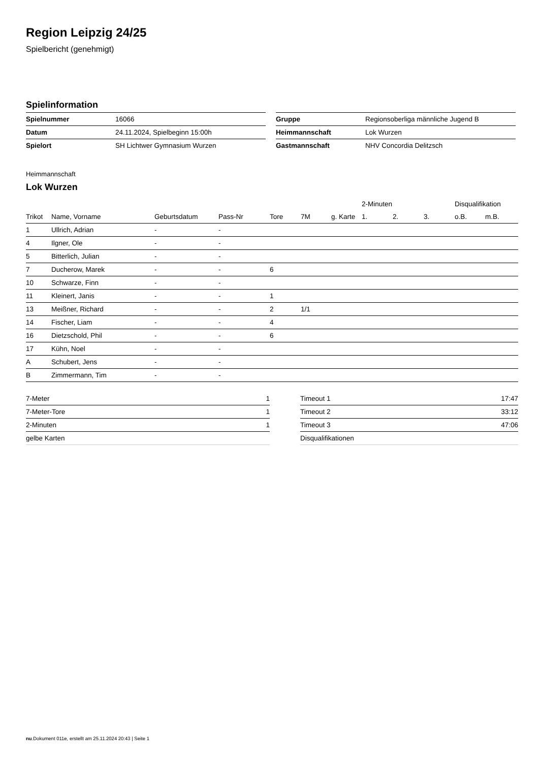Region Leipzig 24/25
Spielbericht (genehmigt)
Spielinformation
| Spielnummer | 16066 |
| Datum | 24.11.2024, Spielbeginn 15:00h |
| Spielort | SH Lichtwer Gymnasium Wurzen |
| Gruppe | Regionsoberliga männliche Jugend B |
| Heimmannschaft | Lok Wurzen |
| Gastmannschaft | NHV Concordia Delitzsch |
Heimmannschaft
Lok Wurzen
| | | | | | | | 2-Minuten | | | Disqualifikation | |
| Trikot | Name, Vorname | Geburtsdatum | Pass-Nr | Tore | 7M | g. Karte | 1. | 2. | 3. | o.B. | m.B. |
| 1 | Ullrich, Adrian | - | - | | | | | | | | |
| 4 | Ilgner, Ole | - | - | | | | | | | | |
| 5 | Bitterlich, Julian | - | - | | | | | | | | |
| 7 | Ducherow, Marek | - | - | 6 | | | | | | | |
| 10 | Schwarze, Finn | - | - | | | | | | | | |
| 11 | Kleinert, Janis | - | - | 1 | | | | | | | |
| 13 | Meißner, Richard | - | - | 2 | 1/1 | | | | | | |
| 14 | Fischer, Liam | - | - | 4 | | | | | | | |
| 16 | Dietzschold, Phil | - | - | 6 | | | | | | | |
| 17 | Kühn, Noel | - | - | | | | | | | | |
| A | Schubert, Jens | - | - | | | | | | | | |
| B | Zimmermann, Tim | - | - | | | | | | | | |
| 7-Meter | 1 |
| 7-Meter-Tore | 1 |
| 2-Minuten | 1 |
| gelbe Karten | |
| Timeout 1 | 17:47 |
| Timeout 2 | 33:12 |
| Timeout 3 | 47:06 |
| Disqualifikationen | |
nu.Dokument 011e, erstellt am 25.11.2024 20:43 | Seite 1